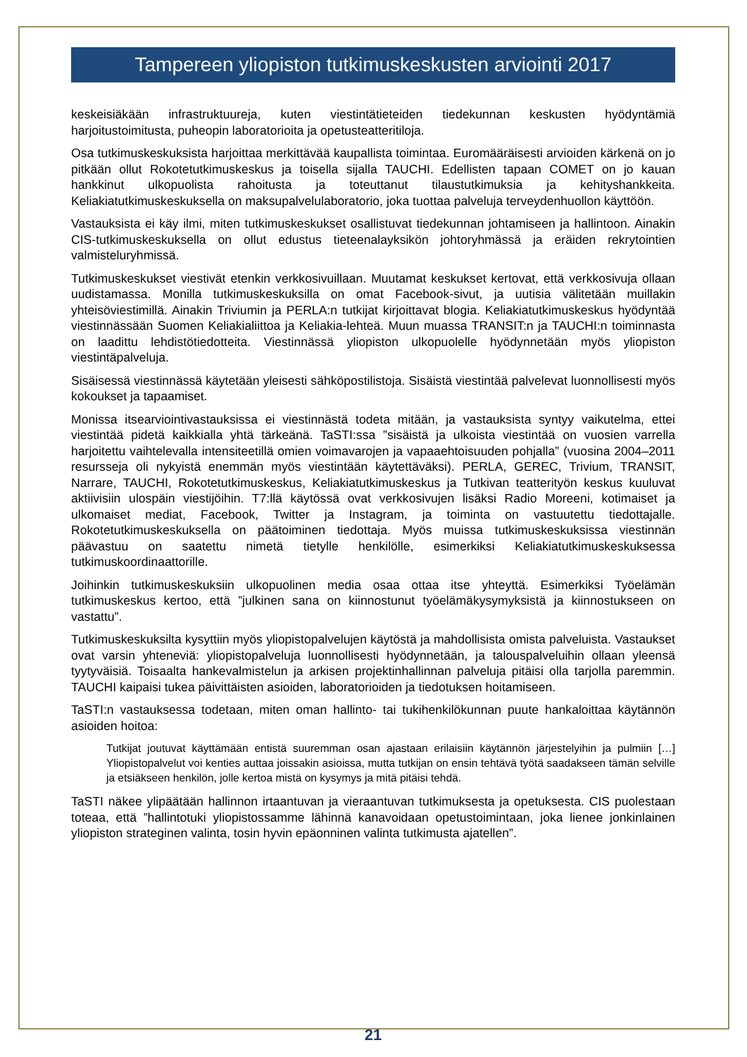Tampereen yliopiston tutkimuskeskusten arviointi 2017
keskeisiäkään infrastruktuureja, kuten viestintätieteiden tiedekunnan keskusten hyödyntämiä harjoitustoimitusta, puheopin laboratorioita ja opetusteatteritiloja.
Osa tutkimuskeskuksista harjoittaa merkittävää kaupallista toimintaa. Euromääräisesti arvioiden kärkenä on jo pitkään ollut Rokotetutkimuskeskus ja toisella sijalla TAUCHI. Edellisten tapaan COMET on jo kauan hankkinut ulkopuolista rahoitusta ja toteuttanut tilaustutkimuksia ja kehityshankkeita. Keliakiatutkimuskeskuksella on maksupalvelulaboratorio, joka tuottaa palveluja terveydenhuollon käyttöön.
Vastauksista ei käy ilmi, miten tutkimuskeskukset osallistuvat tiedekunnan johtamiseen ja hallintoon. Ainakin CIS-tutkimuskeskuksella on ollut edustus tieteenalayksikön johtoryhmässä ja eräiden rekrytointien valmisteluryhmissä.
Tutkimuskeskukset viestivät etenkin verkkosivuillaan. Muutamat keskukset kertovat, että verkkosivuja ollaan uudistamassa. Monilla tutkimuskeskuksilla on omat Facebook-sivut, ja uutisia välitetään muillakin yhteisöviestimillä. Ainakin Triviumin ja PERLA:n tutkijat kirjoittavat blogia. Keliakiatutkimuskeskus hyödyntää viestinnässään Suomen Keliakialiittoa ja Keliakia-lehteä. Muun muassa TRANSIT:n ja TAUCHI:n toiminnasta on laadittu lehdistötiedotteita. Viestinnässä yliopiston ulkopuolelle hyödynnetään myös yliopiston viestintäpalveluja.
Sisäisessä viestinnässä käytetään yleisesti sähköpostilistoja. Sisäistä viestintää palvelevat luonnollisesti myös kokoukset ja tapaamiset.
Monissa itsearviointivastauksissa ei viestinnästä todeta mitään, ja vastauksista syntyy vaikutelma, ettei viestintää pidetä kaikkialla yhtä tärkeänä. TaSTI:ssa ”sisäistä ja ulkoista viestintää on vuosien varrella harjoitettu vaihtelevalla intensiteetillä omien voimavarojen ja vapaaehtoisuuden pohjalla” (vuosina 2004–2011 resursseja oli nykyistä enemmän myös viestintään käytettäväksi). PERLA, GEREC, Trivium, TRANSIT, Narrare, TAUCHI, Rokotetutkimuskeskus, Keliakiatutkimuskeskus ja Tutkivan teatterityön keskus kuuluvat aktiivisiin ulospäin viestijöihin. T7:llä käytössä ovat verkkosivujen lisäksi Radio Moreeni, kotimaiset ja ulkomaiset mediat, Facebook, Twitter ja Instagram, ja toiminta on vastuutettu tiedottajalle. Rokotetutkimuskeskuksella on päätoiminen tiedottaja. Myös muissa tutkimuskeskuksissa viestinnän päävastuu on saatettu nimetä tietylle henkilölle, esimerkiksi Keliakiatutkimuskeskuksessa tutkimuskoordinaattorille.
Joihinkin tutkimuskeskuksiin ulkopuolinen media osaa ottaa itse yhteyttä. Esimerkiksi Työelämän tutkimuskeskus kertoo, että ”julkinen sana on kiinnostunut työelämäkysymyksistä ja kiinnostukseen on vastattu”.
Tutkimuskeskuksilta kysyttiin myös yliopistopalvelujen käytöstä ja mahdollisista omista palveluista. Vastaukset ovat varsin yhteneviä: yliopistopalveluja luonnollisesti hyödynnetään, ja talouspalveluihin ollaan yleensä tyytyväisiä. Toisaalta hankevalmistelun ja arkisen projektinhallinnan palveluja pitäisi olla tarjolla paremmin. TAUCHI kaipaisi tukea päivittäisten asioiden, laboratorioiden ja tiedotuksen hoitamiseen.
TaSTI:n vastauksessa todetaan, miten oman hallinto- tai tukihenkilökunnan puute hankaloittaa käytännön asioiden hoitoa:
Tutkijat joutuvat käyttämään entistä suuremman osan ajastaan erilaisiin käytännön järjestelyihin ja pulmiin […] Yliopistopalvelut voi kenties auttaa joissakin asioissa, mutta tutkijan on ensin tehtävä työtä saadakseen tämän selville ja etsiäkseen henkilön, jolle kertoa mistä on kysymys ja mitä pitäisi tehdä.
TaSTI näkee ylipäätään hallinnon irtaantuvan ja vieraantuvan tutkimuksesta ja opetuksesta. CIS puolestaan toteaa, että ”hallintotuki yliopistossamme lähinnä kanavoidaan opetustoimintaan, joka lienee jonkinlainen yliopiston strateginen valinta, tosin hyvin epäonninen valinta tutkimusta ajatellen”.
21